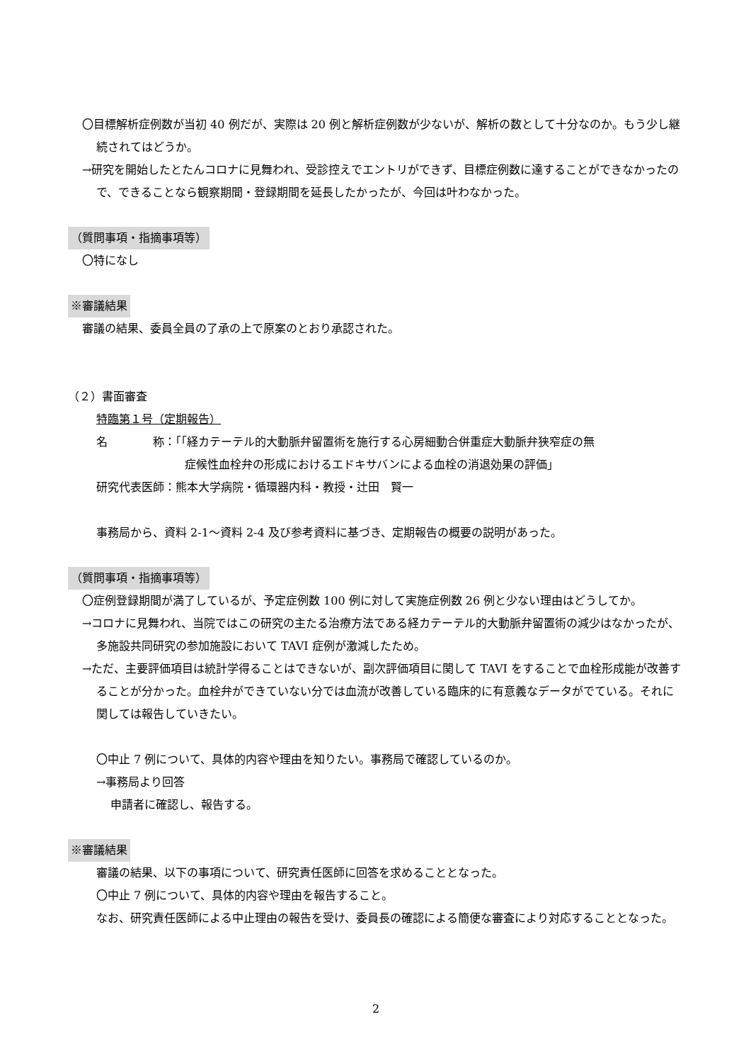〇目標解析症例数が当初 40 例だが、実際は 20 例と解析症例数が少ないが、解析の数として十分なのか。もう少し継続されてはどうか。
→研究を開始したとたんコロナに見舞われ、受診控えでエントリができず、目標症例数に達することができなかったので、できることなら観察期間・登録期間を延長したかったが、今回は叶わなかった。
（質問事項・指摘事項等）
〇特になし
※審議結果
審議の結果、委員全員の了承の上で原案のとおり承認された。
（２）書面審査
特臨第１号（定期報告）
名　　　　称：「「経カテーテル的大動脈弁留置術を施行する心房細動合併重症大動脈弁狭窄症の無
症候性血栓弁の形成におけるエドキサバンによる血栓の消退効果の評価」
研究代表医師：熊本大学病院・循環器内科・教授・辻田　賢一
事務局から、資料 2-1～資料 2-4 及び参考資料に基づき、定期報告の概要の説明があった。
（質問事項・指摘事項等）
〇症例登録期間が満了しているが、予定症例数 100 例に対して実施症例数 26 例と少ない理由はどうしてか。
→コロナに見舞われ、当院ではこの研究の主たる治療方法である経カテーテル的大動脈弁留置術の減少はなかったが、多施設共同研究の参加施設において TAVI 症例が激減したため。
→ただ、主要評価項目は統計学得ることはできないが、副次評価項目に関して TAVI をすることで血栓形成能が改善することが分かった。血栓弁ができていない分では血流が改善している臨床的に有意義なデータがでている。それに関しては報告していきたい。
〇中止 7 例について、具体的内容や理由を知りたい。事務局で確認しているのか。
→事務局より回答
申請者に確認し、報告する。
※審議結果
審議の結果、以下の事項について、研究責任医師に回答を求めることとなった。
〇中止 7 例について、具体的内容や理由を報告すること。
なお、研究責任医師による中止理由の報告を受け、委員長の確認による簡便な審査により対応することとなった。
2